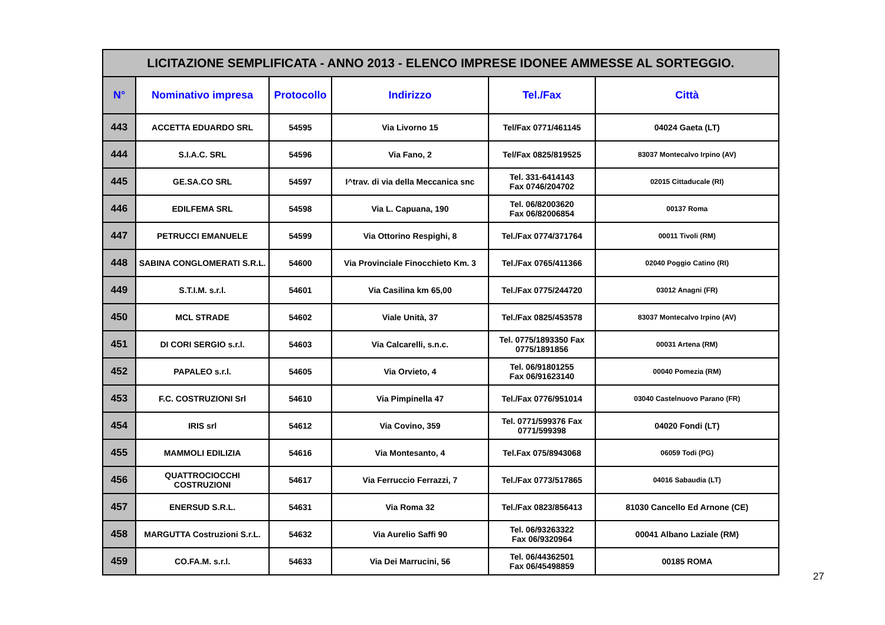| LICITAZIONE SEMPLIFICATA - ANNO 2013 - ELENCO IMPRESE IDONEE AMMESSE AL SORTEGGIO. | | | | | |
| N° | Nominativo impresa | Protocollo | Indirizzo | Tel./Fax | Città |
| 443 | ACCETTA EDUARDO SRL | 54595 | Via Livorno 15 | Tel/Fax 0771/461145 | 04024 Gaeta (LT) |
| 444 | S.I.A.C. SRL | 54596 | Via Fano, 2 | Tel/Fax 0825/819525 | 83037 Montecalvo Irpino (AV) |
| 445 | GE.SA.CO SRL | 54597 | I^trav. di via della Meccanica snc | Tel. 331-6414143 Fax 0746/204702 | 02015 Cittaducale (RI) |
| 446 | EDILFEMA SRL | 54598 | Via L. Capuana, 190 | Tel. 06/82003620 Fax 06/82006854 | 00137 Roma |
| 447 | PETRUCCI EMANUELE | 54599 | Via Ottorino Respighi, 8 | Tel./Fax 0774/371764 | 00011 Tivoli (RM) |
| 448 | SABINA CONGLOMERATI S.R.L. | 54600 | Via Provinciale Finocchieto Km. 3 | Tel./Fax 0765/411366 | 02040 Poggio Catino (RI) |
| 449 | S.T.I.M. s.r.l. | 54601 | Via Casilina km 65,00 | Tel./Fax 0775/244720 | 03012 Anagni (FR) |
| 450 | MCL STRADE | 54602 | Viale Unità, 37 | Tel./Fax 0825/453578 | 83037 Montecalvo Irpino (AV) |
| 451 | DI CORI SERGIO s.r.l. | 54603 | Via Calcarelli, s.n.c. | Tel. 0775/1893350 Fax 0775/1891856 | 00031 Artena (RM) |
| 452 | PAPALEO s.r.l. | 54605 | Via Orvieto, 4 | Tel. 06/91801255 Fax 06/91623140 | 00040 Pomezia (RM) |
| 453 | F.C. COSTRUZIONI Srl | 54610 | Via Pimpinella 47 | Tel./Fax 0776/951014 | 03040 Castelnuovo Parano (FR) |
| 454 | IRIS srl | 54612 | Via Covino, 359 | Tel. 0771/599376 Fax 0771/599398 | 04020 Fondi (LT) |
| 455 | MAMMOLI EDILIZIA | 54616 | Via Montesanto, 4 | Tel.Fax 075/8943068 | 06059 Todi (PG) |
| 456 | QUATTROCIOCCHI COSTRUZIONI | 54617 | Via Ferruccio Ferrazzi, 7 | Tel./Fax 0773/517865 | 04016 Sabaudia (LT) |
| 457 | ENERSUD S.R.L. | 54631 | Via Roma 32 | Tel./Fax 0823/856413 | 81030 Cancello Ed Arnone (CE) |
| 458 | MARGUTTA Costruzioni S.r.L. | 54632 | Via Aurelio Saffi 90 | Tel. 06/93263322 Fax 06/9320964 | 00041 Albano Laziale (RM) |
| 459 | CO.FA.M. s.r.l. | 54633 | Via Dei Marrucini, 56 | Tel. 06/44362501 Fax 06/45498859 | 00185 ROMA |
27